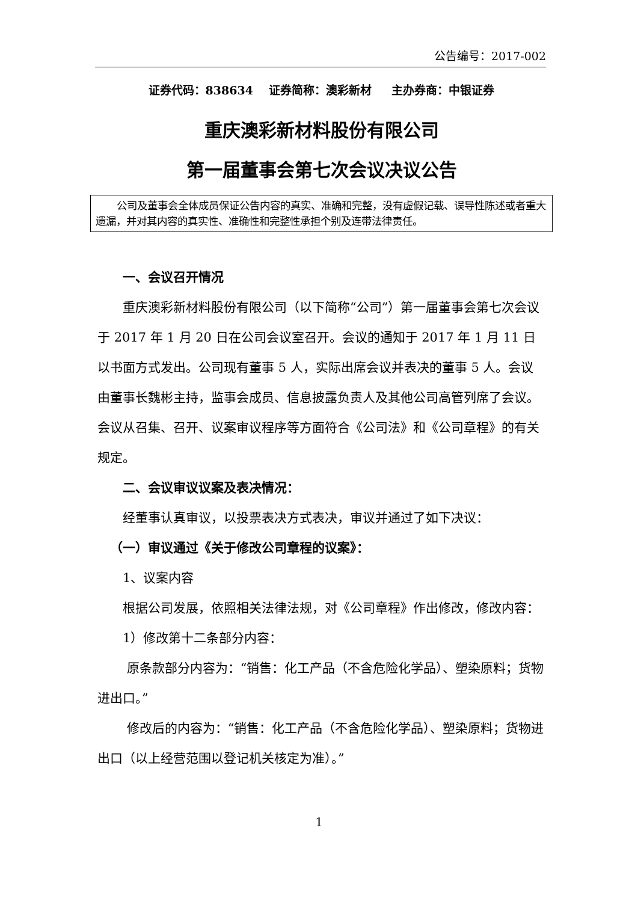公告编号：2017-002
证券代码：838634 证券简称：澳彩新材 主办券商：中银证券
重庆澳彩新材料股份有限公司
第一届董事会第七次会议决议公告
公司及董事会全体成员保证公告内容的真实、准确和完整，没有虚假记载、误导性陈述或者重大遗漏，并对其内容的真实性、准确性和完整性承担个别及连带法律责任。
一、会议召开情况
重庆澳彩新材料股份有限公司（以下简称“公司”）第一届董事会第七次会议于 2017 年 1 月 20 日在公司会议室召开。会议的通知于 2017 年 1 月 11 日以书面方式发出。公司现有董事 5 人，实际出席会议并表决的董事 5 人。会议由董事长魏彬主持，监事会成员、信息披露负责人及其他公司高管列席了会议。会议从召集、召开、议案审议程序等方面符合《公司法》和《公司章程》的有关规定。
二、会议审议议案及表决情况：
经董事认真审议，以投票表决方式表决，审议并通过了如下决议：
（一）审议通过《关于修改公司章程的议案》：
1、议案内容
根据公司发展，依照相关法律法规，对《公司章程》作出修改，修改内容：
1）修改第十二条部分内容：
原条款部分内容为：“销售：化工产品（不含危险化学品）、塑染原料；货物进出口。”
修改后的内容为：“销售：化工产品（不含危险化学品）、塑染原料；货物进出口（以上经营范围以登记机关核定为准）。”
1